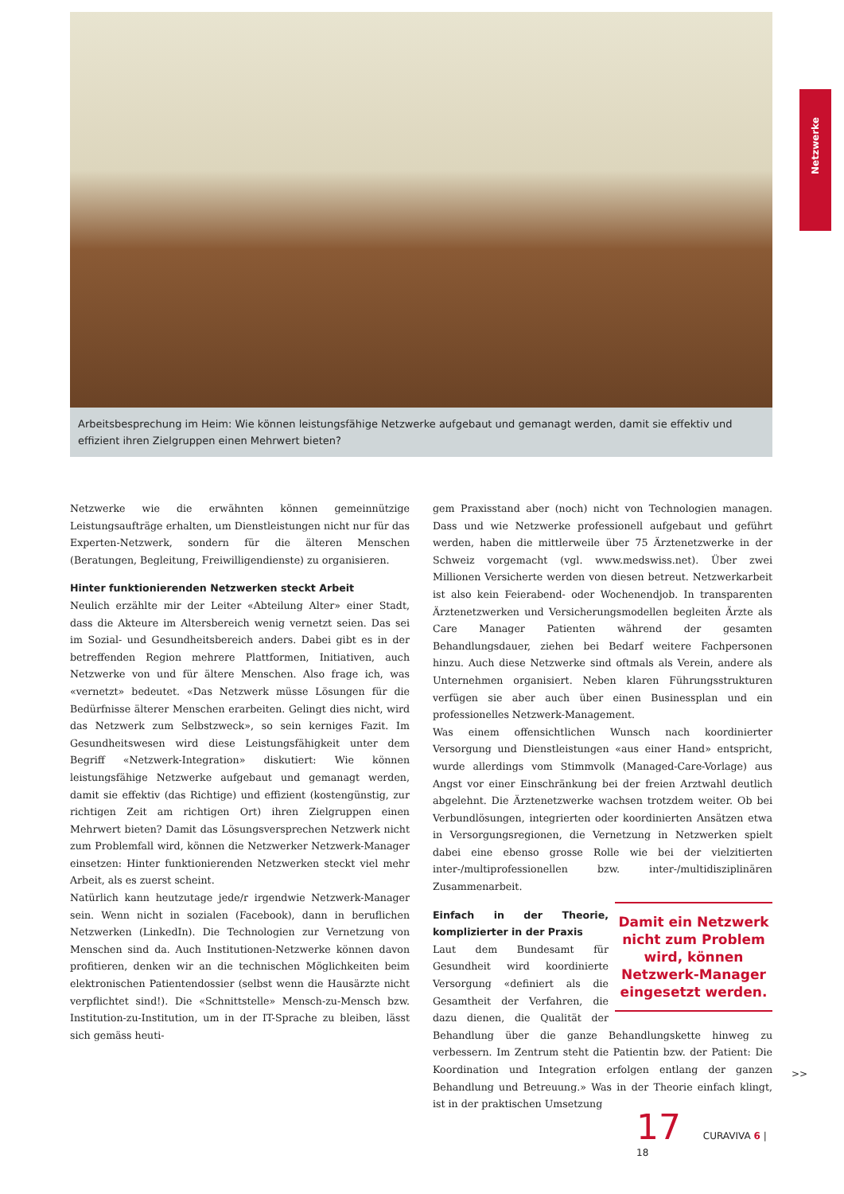Arbeitsbesprechung im Heim: Wie können leistungsfähige Netzwerke aufgebaut und gemanagt werden, damit sie effektiv und effizient ihren Zielgruppen einen Mehrwert bieten?
Netzwerke
Netzwerke wie die erwähnten können gemeinnützige Leistungsaufträge erhalten, um Dienstleistungen nicht nur für das Experten-Netzwerk, sondern für die älteren Menschen (Beratungen, Begleitung, Freiwilligendienste) zu organisieren.
Hinter funktionierenden Netzwerken steckt Arbeit
Neulich erzählte mir der Leiter «Abteilung Alter» einer Stadt, dass die Akteure im Altersbereich wenig vernetzt seien. Das sei im Sozial- und Gesundheitsbereich anders. Dabei gibt es in der betreffenden Region mehrere Plattformen, Initiativen, auch Netzwerke von und für ältere Menschen. Also frage ich, was «vernetzt» bedeutet. «Das Netzwerk müsse Lösungen für die Bedürfnisse älterer Menschen erarbeiten. Gelingt dies nicht, wird das Netzwerk zum Selbstzweck», so sein kerniges Fazit. Im Gesundheitswesen wird diese Leistungsfähigkeit unter dem Begriff «Netzwerk-Integration» diskutiert: Wie können leistungsfähige Netzwerke aufgebaut und gemanagt werden, damit sie effektiv (das Richtige) und effizient (kostengünstig, zur richtigen Zeit am richtigen Ort) ihren Zielgruppen einen Mehrwert bieten? Damit das Lösungsversprechen Netzwerk nicht zum Problemfall wird, können die Netzwerker Netzwerk-Manager einsetzen: Hinter funktionierenden Netzwerken steckt viel mehr Arbeit, als es zuerst scheint.
Natürlich kann heutzutage jede/r irgendwie Netzwerk-Manager sein. Wenn nicht in sozialen (Facebook), dann in beruflichen Netzwerken (LinkedIn). Die Technologien zur Vernetzung von Menschen sind da. Auch Institutionen-Netzwerke können davon profitieren, denken wir an die technischen Möglichkeiten beim elektronischen Patientendossier (selbst wenn die Hausärzte nicht verpflichtet sind!). Die «Schnittstelle» Mensch-zu-Mensch bzw. Institution-zu-Institution, um in der IT-Sprache zu bleiben, lässt sich gemäss heuti-
gem Praxisstand aber (noch) nicht von Technologien managen. Dass und wie Netzwerke professionell aufgebaut und geführt werden, haben die mittlerweile über 75 Ärztenetzwerke in der Schweiz vorgemacht (vgl. www.medswiss.net). Über zwei Millionen Versicherte werden von diesen betreut. Netzwerkarbeit ist also kein Feierabend- oder Wochenendjob. In transparenten Ärztenetzwerken und Versicherungsmodellen begleiten Ärzte als Care Manager Patienten während der gesamten Behandlungsdauer, ziehen bei Bedarf weitere Fachpersonen hinzu. Auch diese Netzwerke sind oftmals als Verein, andere als Unternehmen organisiert. Neben klaren Führungsstrukturen verfügen sie aber auch über einen Businessplan und ein professionelles Netzwerk-Management.
Was einem offensichtlichen Wunsch nach koordinierter Versorgung und Dienstleistungen «aus einer Hand» entspricht, wurde allerdings vom Stimmvolk (Managed-Care-Vorlage) aus Angst vor einer Einschränkung bei der freien Arztwahl deutlich abgelehnt. Die Ärztenetzwerke wachsen trotzdem weiter. Ob bei Verbundlösungen, integrierten oder koordinierten Ansätzen etwa in Versorgungsregionen, die Vernetzung in Netzwerken spielt dabei eine ebenso grosse Rolle wie bei der vielzitierten inter-/multiprofessionellen bzw. inter-/multidisziplinären Zusammenarbeit.
Damit ein Netzwerk nicht zum Problem wird, können Netzwerk-Manager eingesetzt werden.
Einfach in der Theorie, komplizierter in der Praxis
Laut dem Bundesamt für Gesundheit wird koordinierte Versorgung «definiert als die Gesamtheit der Verfahren, die dazu dienen, die Qualität der Behandlung über die ganze Behandlungskette hinweg zu verbessern. Im Zentrum steht die Patientin bzw. der Patient: Die Koordination und Integration erfolgen entlang der ganzen Behandlung und Betreuung.» Was in der Theorie einfach klingt, ist in der praktischen Umsetzung
>>
17 CURAVIVA 6 | 18